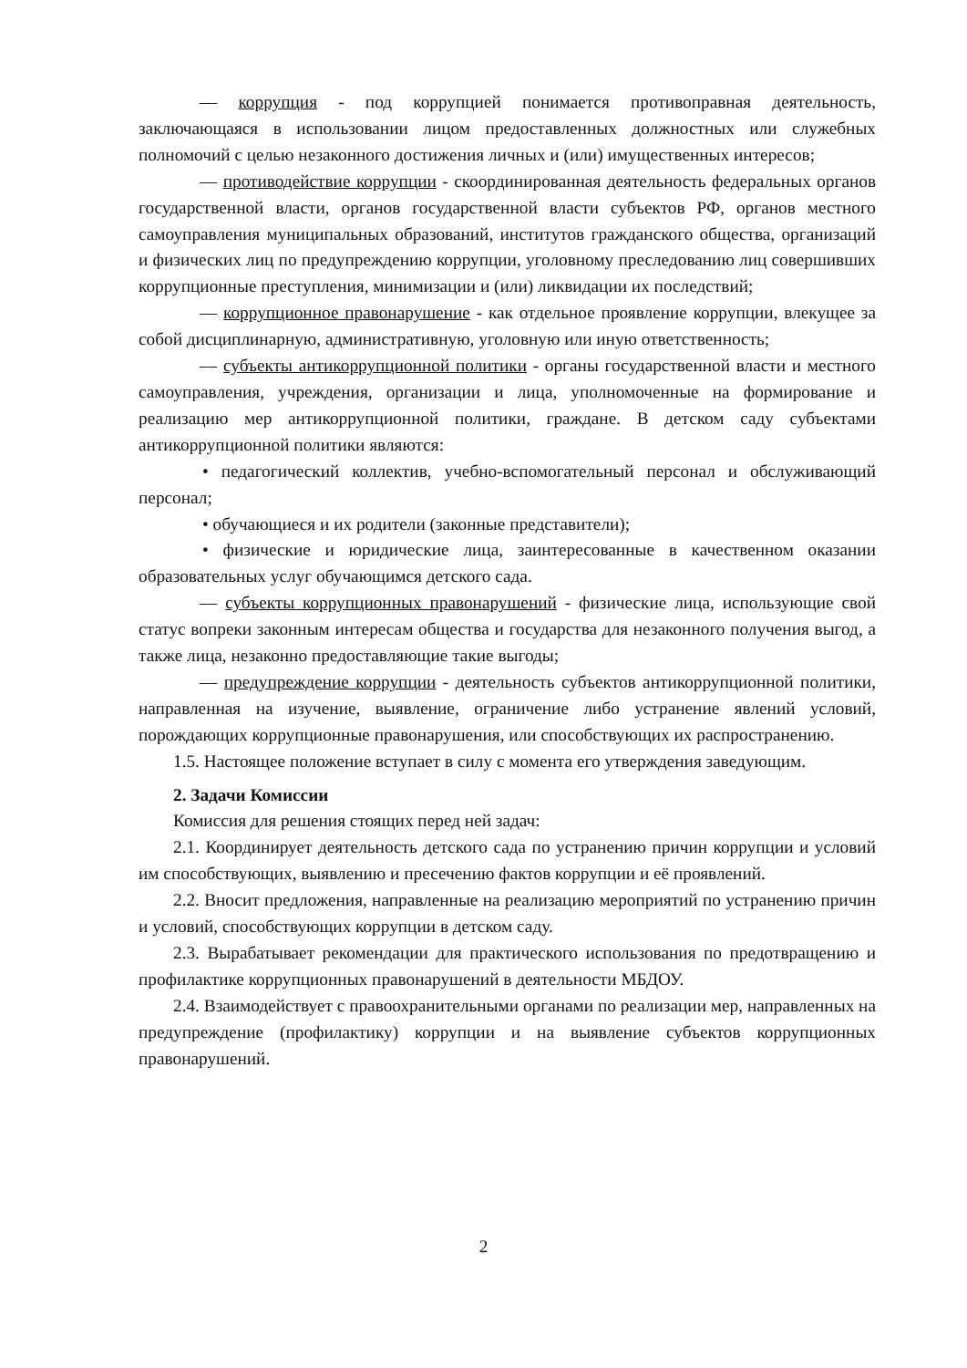— коррупция - под коррупцией понимается противоправная деятельность, заключающаяся в использовании лицом предоставленных должностных или служебных полномочий с целью незаконного достижения личных и (или) имущественных интересов;
— противодействие коррупции - скоординированная деятельность федеральных органов государственной власти, органов государственной власти субъектов РФ, органов местного самоуправления муниципальных образований, институтов гражданского общества, организаций и физических лиц по предупреждению коррупции, уголовному преследованию лиц совершивших коррупционные преступления, минимизации и (или) ликвидации их последствий;
— коррупционное правонарушение - как отдельное проявление коррупции, влекущее за собой дисциплинарную, административную, уголовную или иную ответственность;
— субъекты антикоррупционной политики - органы государственной власти и местного самоуправления, учреждения, организации и лица, уполномоченные на формирование и реализацию мер антикоррупционной политики, граждане. В детском саду субъектами антикоррупционной политики являются:
• педагогический коллектив, учебно-вспомогательный персонал и обслуживающий персонал;
• обучающиеся и их родители (законные представители);
• физические и юридические лица, заинтересованные в качественном оказании образовательных услуг обучающимся детского сада.
— субъекты коррупционных правонарушений - физические лица, использующие свой статус вопреки законным интересам общества и государства для незаконного получения выгод, а также лица, незаконно предоставляющие такие выгоды;
— предупреждение коррупции - деятельность субъектов антикоррупционной политики, направленная на изучение, выявление, ограничение либо устранение явлений условий, порождающих коррупционные правонарушения, или способствующих их распространению.
1.5. Настоящее положение вступает в силу с момента его утверждения заведующим.
2. Задачи Комиссии
Комиссия для решения стоящих перед ней задач:
2.1. Координирует деятельность детского сада по устранению причин коррупции и условий им способствующих, выявлению и пресечению фактов коррупции и её проявлений.
2.2. Вносит предложения, направленные на реализацию мероприятий по устранению причин и условий, способствующих коррупции в детском саду.
2.3. Вырабатывает рекомендации для практического использования по предотвращению и профилактике коррупционных правонарушений в деятельности МБДОУ.
2.4. Взаимодействует с правоохранительными органами по реализации мер, направленных на предупреждение (профилактику) коррупции и на выявление субъектов коррупционных правонарушений.
2